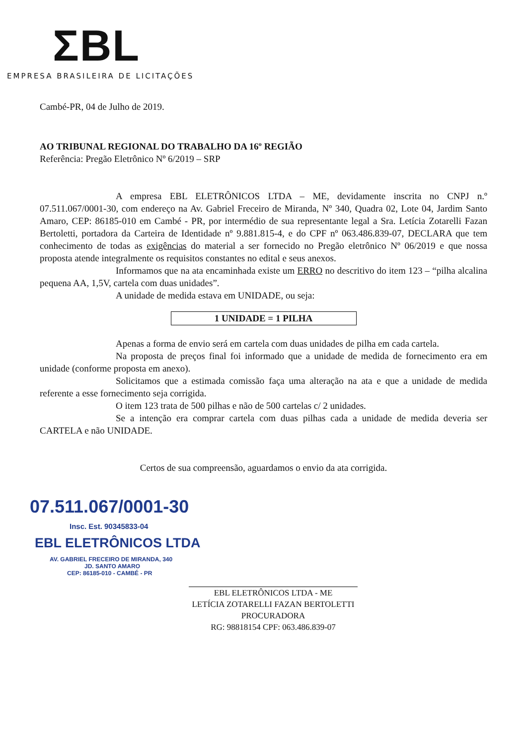ΣBL
EMPRESA BRASILEIRA DE LICITAÇÕES
Cambé-PR, 04 de Julho de 2019.
AO TRIBUNAL REGIONAL DO TRABALHO DA 16º REGIÃO
Referência: Pregão Eletrônico Nº 6/2019 – SRP
A empresa EBL ELETRÔNICOS LTDA – ME, devidamente inscrita no CNPJ n.º 07.511.067/0001-30, com endereço na Av. Gabriel Freceiro de Miranda, Nº 340, Quadra 02, Lote 04, Jardim Santo Amaro, CEP: 86185-010 em Cambé - PR, por intermédio de sua representante legal a Sra. Letícia Zotarelli Fazan Bertoletti, portadora da Carteira de Identidade nº 9.881.815-4, e do CPF nº 063.486.839-07, DECLARA que tem conhecimento de todas as exigências do material a ser fornecido no Pregão eletrônico Nº 06/2019 e que nossa proposta atende integralmente os requisitos constantes no edital e seus anexos.
Informamos que na ata encaminhada existe um ERRO no descritivo do item 123 – “pilha alcalina pequena AA, 1,5V, cartela com duas unidades”.
A unidade de medida estava em UNIDADE, ou seja:
1 UNIDADE = 1 PILHA
Apenas a forma de envio será em cartela com duas unidades de pilha em cada cartela.
Na proposta de preços final foi informado que a unidade de medida de fornecimento era em unidade (conforme proposta em anexo).
Solicitamos que a estimada comissão faça uma alteração na ata e que a unidade de medida referente a esse fornecimento seja corrigida.
O item 123 trata de 500 pilhas e não de 500 cartelas c/ 2 unidades.
Se a intenção era comprar cartela com duas pilhas cada a unidade de medida deveria ser CARTELA e não UNIDADE.
Certos de sua compreensão, aguardamos o envio da ata corrigida.
07.511.067/0001-30
Insc. Est. 90345833-04
EBL ELETRÔNICOS LTDA
AV. GABRIEL FRECEIRO DE MIRANDA, 340
JD. SANTO AMARO
CEP: 86185-010 - CAMBÉ - PR
EBL ELETRÔNICOS LTDA - ME
LETÍCIA ZOTARELLI FAZAN BERTOLETTI
PROCURADORA
RG: 98818154 CPF: 063.486.839-07